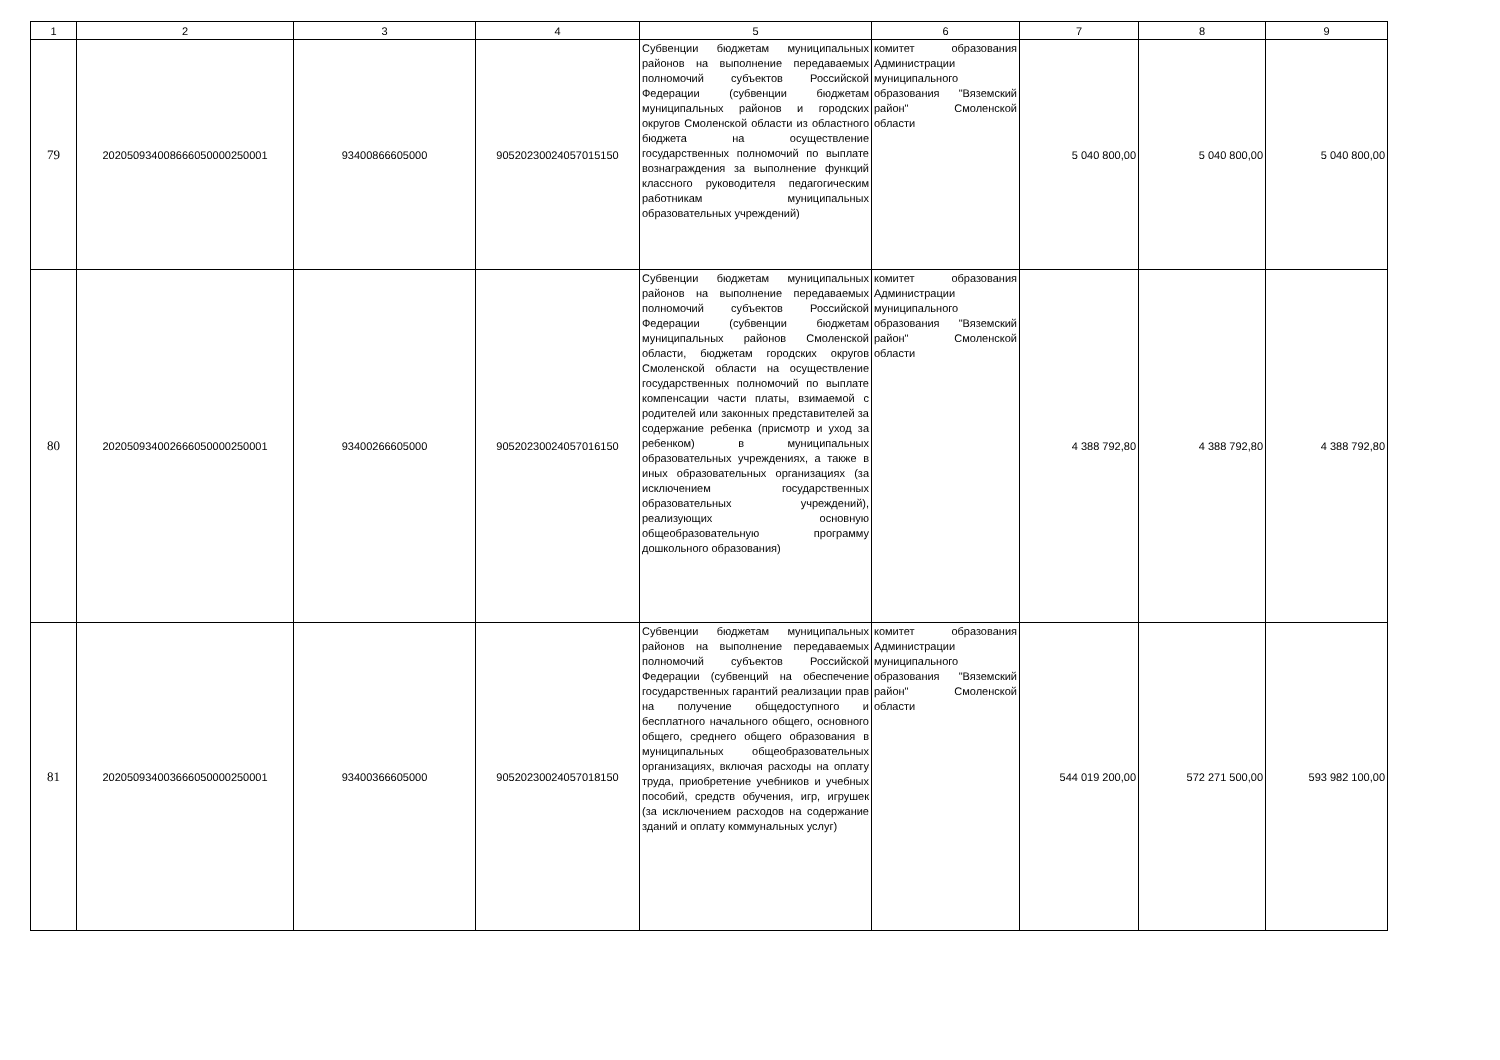| 1 | 2 | 3 | 4 | 5 | 6 | 7 | 8 | 9 |
| --- | --- | --- | --- | --- | --- | --- | --- | --- |
| 79 | 20205093400866605000025000​1 | 93400866605000 | 90520230024057015150 | Субвенции бюджетам муниципальных районов на выполнение передаваемых полномочий субъектов Российской Федерации (субвенции бюджетам муниципальных районов и городских округов Смоленской области из областного бюджета на осуществление государственных полномочий по выплате вознаграждения за выполнение функций классного руководителя педагогическим работникам муниципальных образовательных учреждений) | комитет образования Администрации муниципального образования "Вяземский район" Смоленской области | 5 040 800,00 | 5 040 800,00 | 5 040 800,00 |
| 80 | 202050934002666050000250001 | 93400266605000 | 90520230024057016150 | Субвенции бюджетам муниципальных районов на выполнение передаваемых полномочий субъектов Российской Федерации (субвенции бюджетам муниципальных районов Смоленской области, бюджетам городских округов Смоленской области на осуществление государственных полномочий по выплате компенсации части платы, взимаемой с родителей или законных представителей за содержание ребенка (присмотр и уход за ребенком) в муниципальных образовательных учреждениях, а также в иных образовательных организациях (за исключением государственных образовательных учреждений), реализующих основную общеобразовательную программу дошкольного образования) | комитет образования Администрации муниципального образования "Вяземский район" Смоленской области | 4 388 792,80 | 4 388 792,80 | 4 388 792,80 |
| 81 | 202050934003666050000250001 | 93400366605000 | 90520230024057018150 | Субвенции бюджетам муниципальных районов на выполнение передаваемых полномочий субъектов Российской Федерации (субвенций на обеспечение государственных гарантий реализации прав на получение общедоступного и бесплатного начального общего, основного общего, среднего общего образования в муниципальных общеобразовательных организациях, включая расходы на оплату труда, приобретение учебников и учебных пособий, средств обучения, игр, игрушек (за исключением расходов на содержание зданий и оплату коммунальных услуг) | комитет образования Администрации муниципального образования "Вяземский район" Смоленской области | 544 019 200,00 | 572 271 500,00 | 593 982 100,00 |